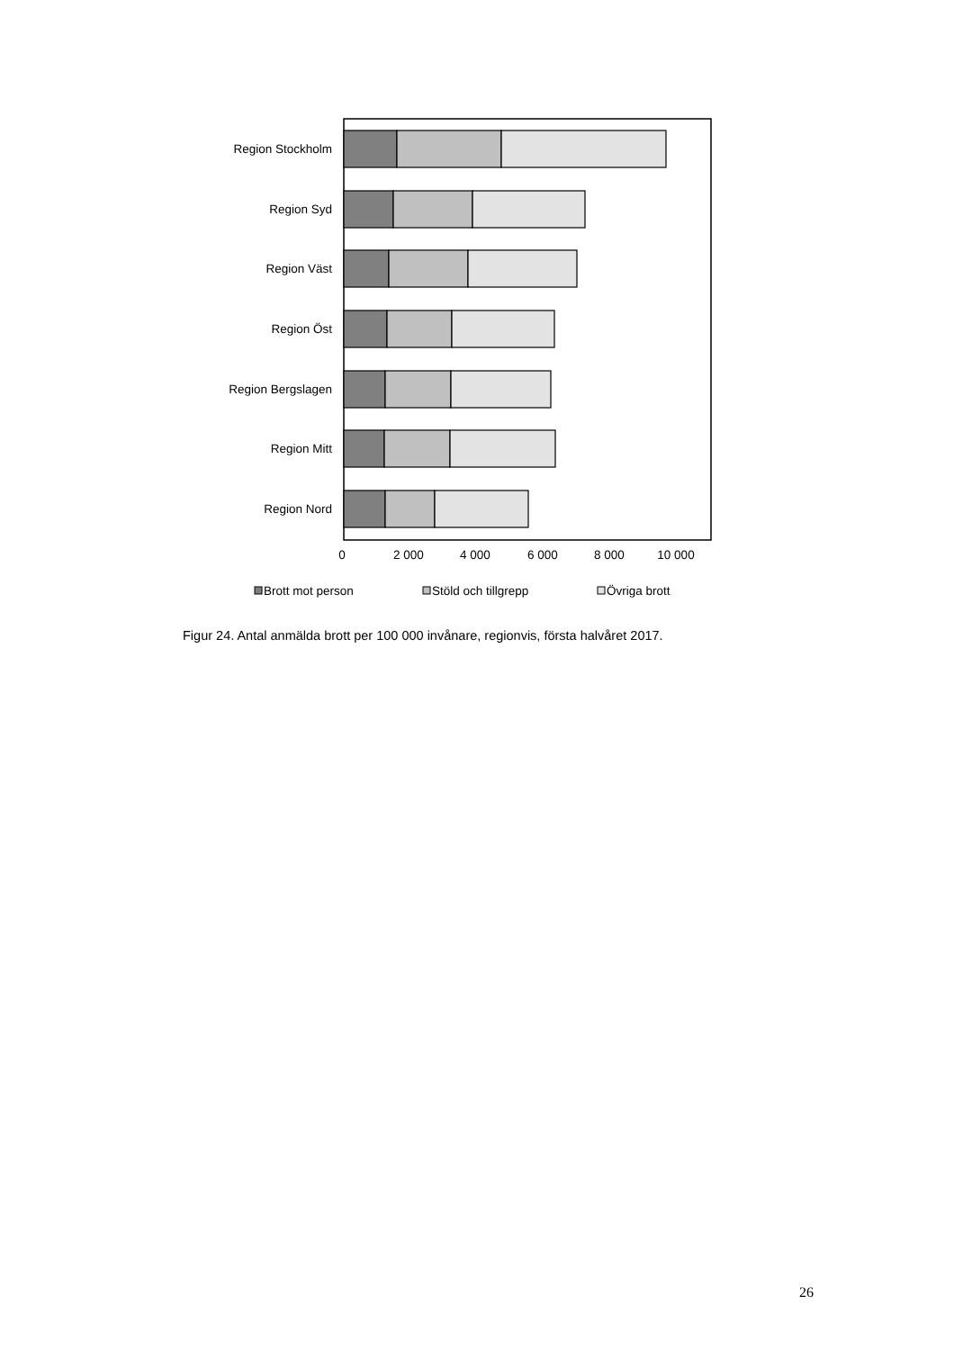Region Stockholm
Region Syd
Region Väst
Region Öst
Region Bergslagen
Region Mitt
Region Nord
0
2 000
4 000
6 000
8 000
10 000
Brott mot person
Stöld och tillgrepp
Övriga brott
Figur 24. Antal anmälda brott per 100 000 invånare, regionvis, första halvåret 2017.
26